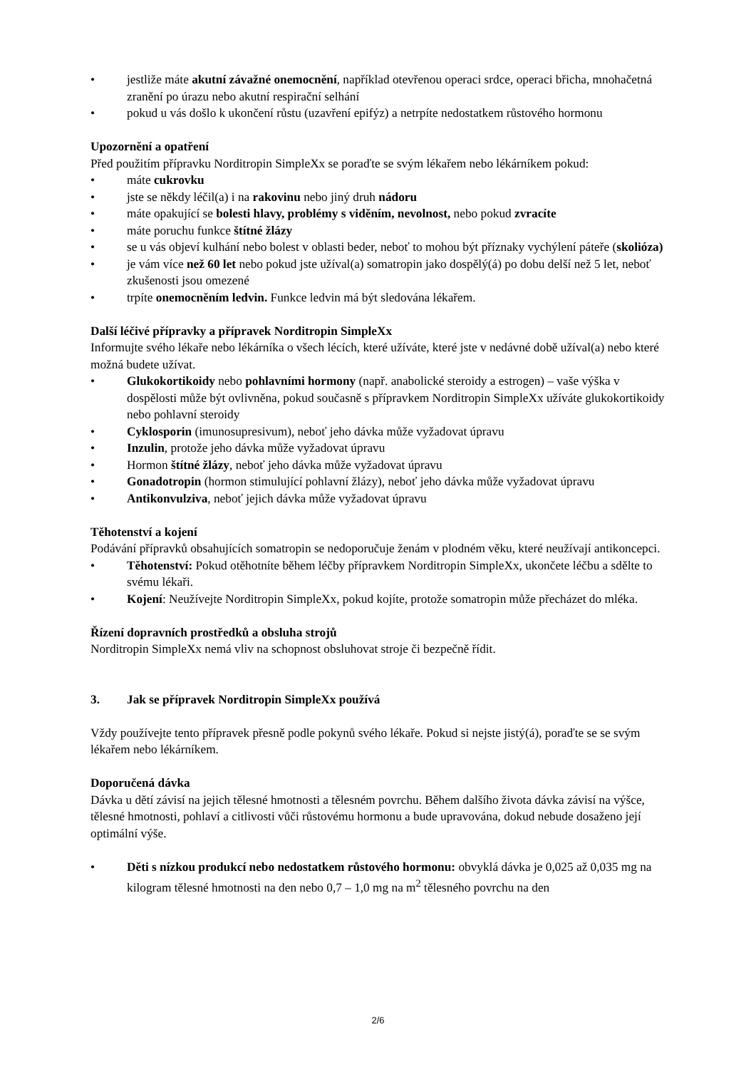• jestliže máte akutní závažné onemocnění, například otevřenou operaci srdce, operaci břicha, mnohačetná zranění po úrazu nebo akutní respirační selhání
• pokud u vás došlo k ukončení růstu (uzavření epifýz) a netrpíte nedostatkem růstového hormonu
Upozornění a opatření
Před použitím přípravku Norditropin SimpleXx se poraďte se svým lékařem nebo lékárníkem pokud:
• máte cukrovku
• jste se někdy léčil(a) i na rakovinu nebo jiný druh nádoru
• máte opakující se bolesti hlavy, problémy s viděním, nevolnost, nebo pokud zvracíte
• máte poruchu funkce štítné žlázy
• se u vás objeví kulhání nebo bolest v oblasti beder, neboť to mohou být příznaky vychýlení páteře (skolióza)
• je vám více než 60 let nebo pokud jste užíval(a) somatropin jako dospělý(á) po dobu delší než 5 let, neboť zkušenosti jsou omezené
• trpíte onemocněním ledvin. Funkce ledvin má být sledována lékařem.
Další léčivé přípravky a přípravek Norditropin SimpleXx
Informujte svého lékaře nebo lékárníka o všech lécích, které užíváte, které jste v nedávné době užíval(a) nebo které možná budete užívat.
• Glukokortikoidy nebo pohlavními hormony (např. anabolické steroidy a estrogen) – vaše výška v dospělosti může být ovlivněna, pokud současně s přípravkem Norditropin SimpleXx užíváte glukokortikoidy nebo pohlavní steroidy
• Cyklosporin (imunosupresivum), neboť jeho dávka může vyžadovat úpravu
• Inzulin, protože jeho dávka může vyžadovat úpravu
• Hormon štítné žlázy, neboť jeho dávka může vyžadovat úpravu
• Gonadotropin (hormon stimulující pohlavní žlázy), neboť jeho dávka může vyžadovat úpravu
• Antikonvulziva, neboť jejich dávka může vyžadovat úpravu
Těhotenství a kojení
Podávání přípravků obsahujících somatropin se nedoporučuje ženám v plodném věku, které neužívají antikoncepci.
• Těhotenství: Pokud otěhotníte během léčby přípravkem Norditropin SimpleXx, ukončete léčbu a sdělte to svému lékaři.
• Kojení: Neužívejte Norditropin SimpleXx, pokud kojíte, protože somatropin může přecházet do mléka.
Řízení dopravních prostředků a obsluha strojů
Norditropin SimpleXx nemá vliv na schopnost obsluhovat stroje či bezpečně řídit.
3. Jak se přípravek Norditropin SimpleXx používá
Vždy používejte tento přípravek přesně podle pokynů svého lékaře. Pokud si nejste jistý(á), poraďte se se svým lékařem nebo lékárníkem.
Doporučená dávka
Dávka u dětí závisí na jejich tělesné hmotnosti a tělesném povrchu. Během dalšího života dávka závisí na výšce, tělesné hmotnosti, pohlaví a citlivosti vůči růstovému hormonu a bude upravována, dokud nebude dosaženo její optimální výše.
• Děti s nízkou produkcí nebo nedostatkem růstového hormonu: obvyklá dávka je 0,025 až 0,035 mg na kilogram tělesné hmotnosti na den nebo 0,7 – 1,0 mg na m<sup>2</sup> tělesného povrchu na den
2/6